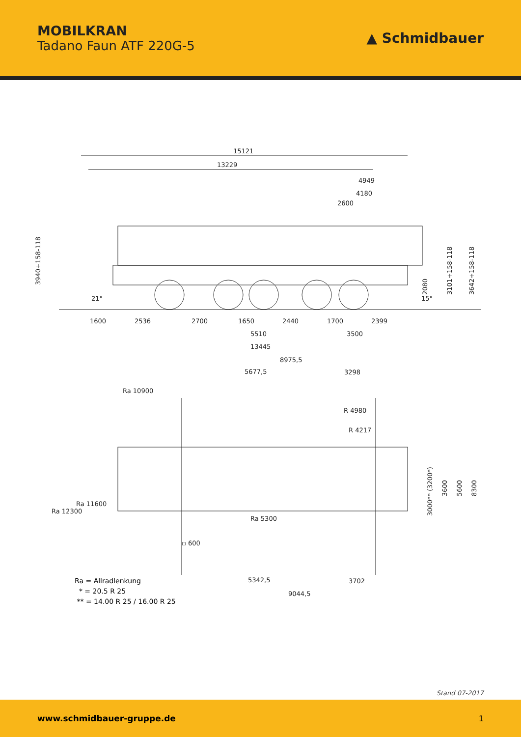MOBILKRAN
Tadano Faun ATF 220G-5
▲ Schmidbauer
15121
13229
4949
4180
2600
3940+158-118
1600
2536
2700
1650
2440
1700
2399
5510
3500
13445
2080
3101+158-118
3642+158-118
21°
15°
8975,5
5677,5
3298
Ra 10900
R 4980
R 4217
Ra 11600
Ra 12300
Ra 5300
▫ 600
3000** (3200*)
3600
5600
8300
5342,5
3702
9044,5
Ra = Allradlenkung
* = 20.5 R 25
** = 14.00 R 25 / 16.00 R 25
Stand 07-2017
www.schmidbauer-gruppe.de 1